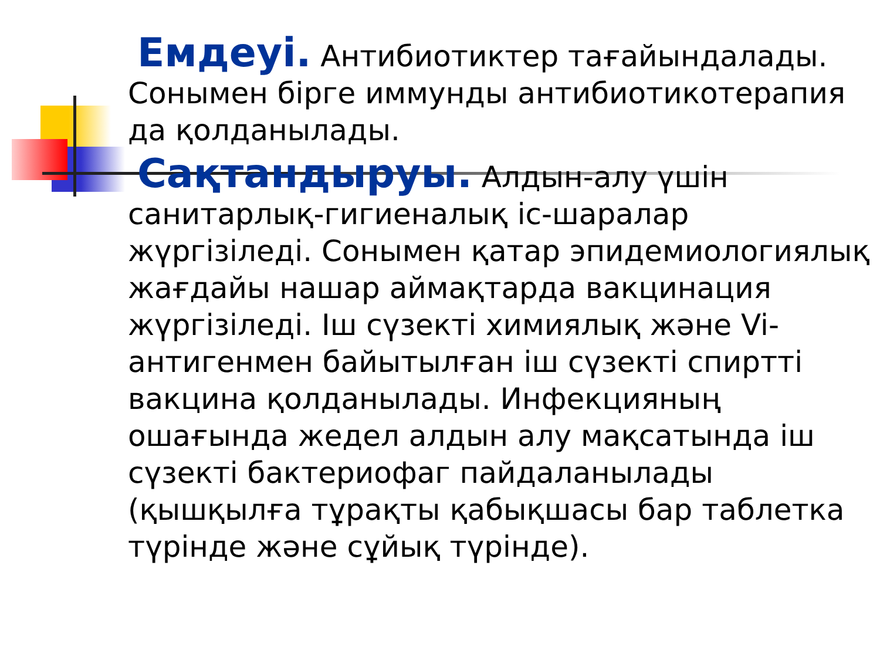Емдеуі. Антибиотиктер тағайындалады. Сонымен бірге иммунды антибиотикотерапия да қолданылады.
Сақтандыруы. Алдын-алу үшін санитарлық-гигиеналық іс-шаралар жүргізіледі. Сонымен қатар эпидемиологиялық жағдайы нашар аймақтарда вакцинация жүргізіледі. Іш сүзекті химиялық және Vi-антигенмен байытылған іш сүзекті спиртті вакцина қолданылады. Инфекцияның ошағында жедел алдын алу мақсатында іш сүзекті бактериофаг пайдаланылады (қышқылға тұрақты қабықшасы бар таблетка түрінде және сұйық түрінде).